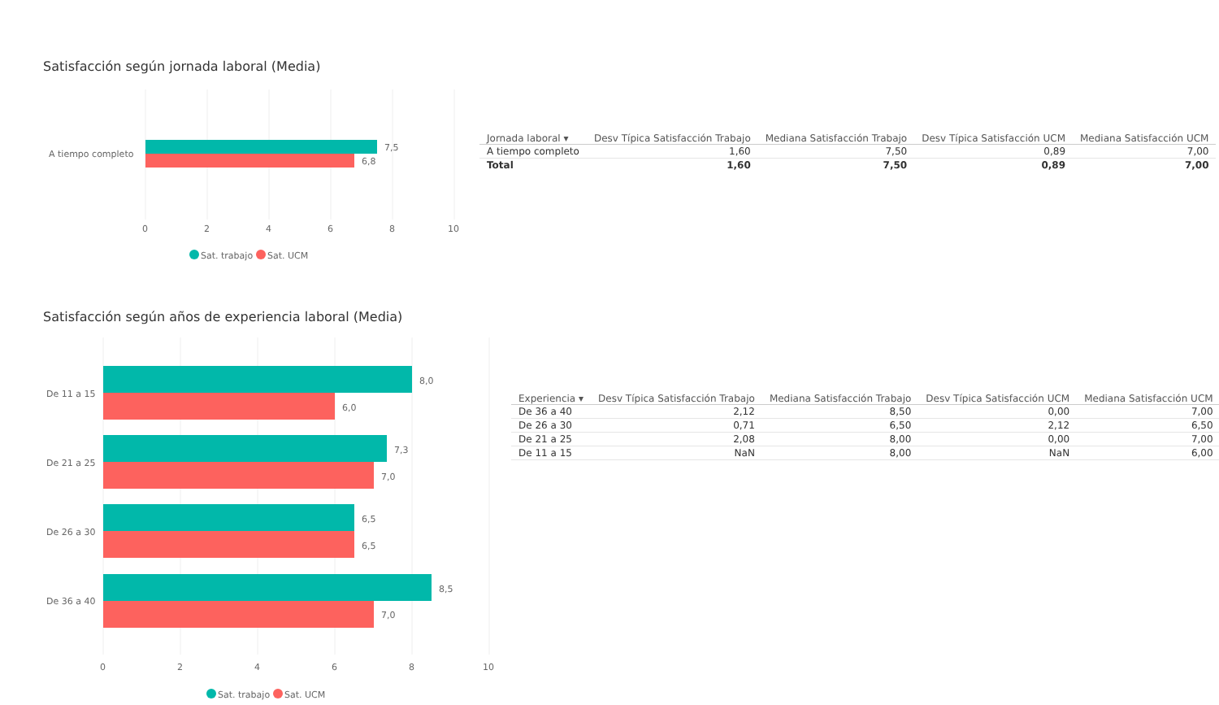Satisfacción según jornada laboral (Media)
A tiempo completo
7,5
6,8
0
2
4
6
8
10
Sat. trabajo
Sat. UCM
| Jornada laboral ▾ | Desv Típica Satisfacción Trabajo | Mediana Satisfacción Trabajo | Desv Típica Satisfacción UCM | Mediana Satisfacción UCM |
| --- | --- | --- | --- | --- |
| A tiempo completo | 1,60 | 7,50 | 0,89 | 7,00 |
| Total | 1,60 | 7,50 | 0,89 | 7,00 |
Satisfacción según años de experiencia laboral (Media)
De 11 a 15
De 21 a 25
De 26 a 30
De 36 a 40
8,0
6,0
7,3
7,0
6,5
6,5
8,5
7,0
0
2
4
6
8
10
Sat. trabajo
Sat. UCM
| Experiencia ▾ | Desv Típica Satisfacción Trabajo | Mediana Satisfacción Trabajo | Desv Típica Satisfacción UCM | Mediana Satisfacción UCM |
| --- | --- | --- | --- | --- |
| De 36 a 40 | 2,12 | 8,50 | 0,00 | 7,00 |
| De 26 a 30 | 0,71 | 6,50 | 2,12 | 6,50 |
| De 21 a 25 | 2,08 | 8,00 | 0,00 | 7,00 |
| De 11 a 15 | NaN | 8,00 | NaN | 6,00 |